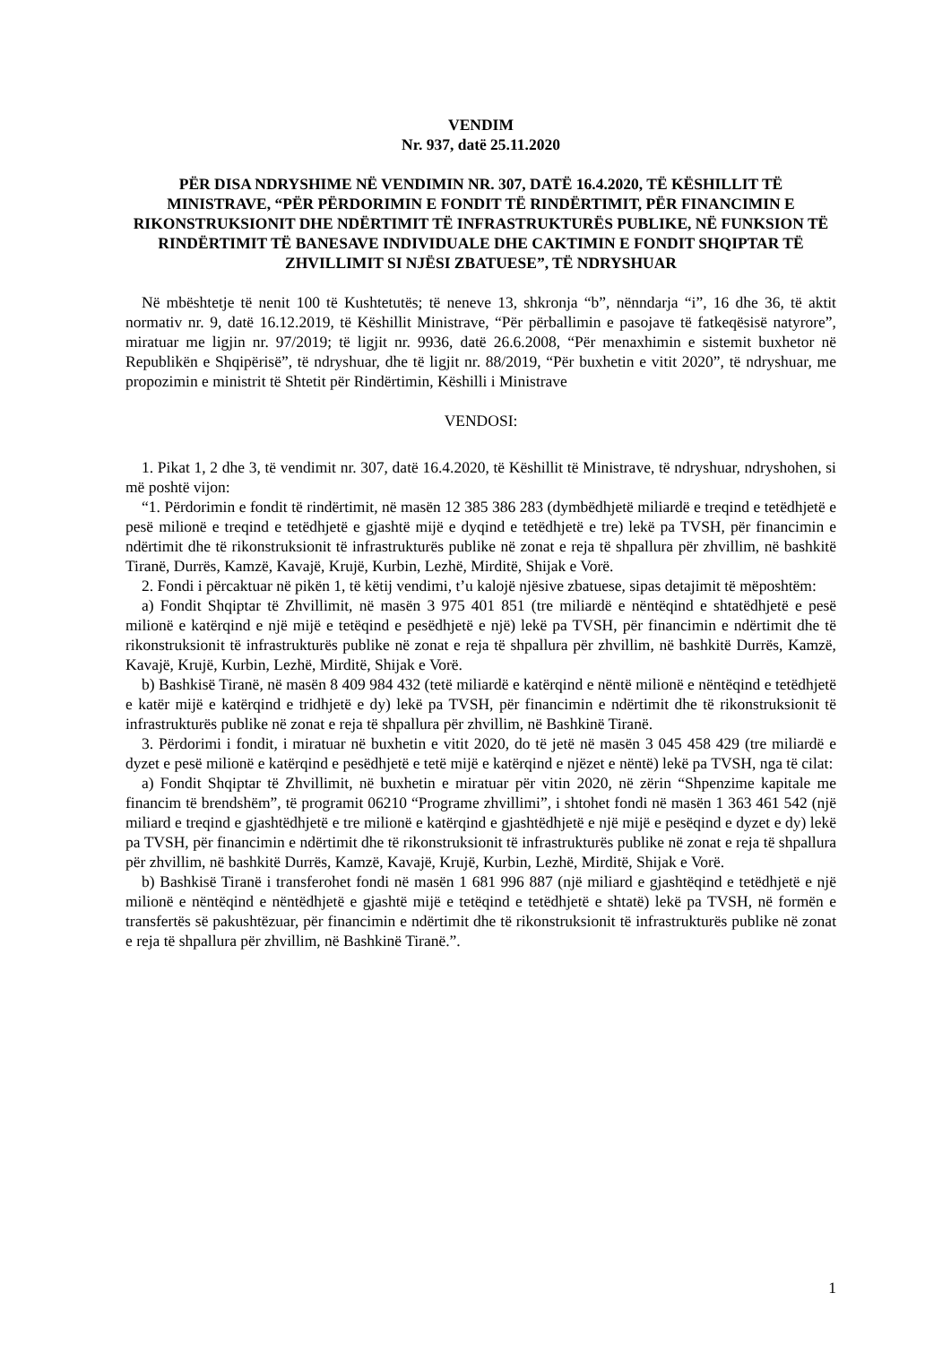VENDIM
Nr. 937, datë 25.11.2020
PËR DISA NDRYSHIME NË VENDIMIN NR. 307, DATË 16.4.2020, TË KËSHILLIT TË MINISTRAVE, “PËR PËRDORIMIN E FONDIT TË RINDËRTIMIT, PËR FINANCIMIN E RIKONSTRUKSIONIT DHE NDËRTIMIT TË INFRASTRUKTURËS PUBLIKE, NË FUNKSION TË RINDËRTIMIT TË BANESAVE INDIVIDUALE DHE CAKTIMIN E FONDIT SHQIPTAR TË ZHVILLIMIT SI NJËSI ZBATUESE”, TË NDRYSHUAR
Në mbështetje të nenit 100 të Kushtetutës; të neneve 13, shkronja “b”, nënndarja “i”, 16 dhe 36, të aktit normativ nr. 9, datë 16.12.2019, të Këshillit Ministrave, “Për përballimin e pasojave të fatkeqësisë natyrore”, miratuar me ligjin nr. 97/2019; të ligjit nr. 9936, datë 26.6.2008, “Për menaxhimin e sistemit buxhetor në Republikën e Shqipërisë”, të ndryshuar, dhe të ligjit nr. 88/2019, “Për buxhetin e vitit 2020”, të ndryshuar, me propozimin e ministrit të Shtetit për Rindërtimin, Këshilli i Ministrave
VENDOSI:
1. Pikat 1, 2 dhe 3, të vendimit nr. 307, datë 16.4.2020, të Këshillit të Ministrave, të ndryshuar, ndryshohen, si më poshtë vijon:
“1. Përdorimin e fondit të rindërtimit, në masën 12 385 386 283 (dymbëdhjetë miliardë e treqind e tetëdhjetë e pesë milionë e treqind e tetëdhjetë e gjashtë mijë e dyqind e tetëdhjetë e tre) lekë pa TVSH, për financimin e ndërtimit dhe të rikonstruksionit të infrastrukturës publike në zonat e reja të shpallura për zhvillim, në bashkitë Tiranë, Durrës, Kamzë, Kavajë, Krujë, Kurbin, Lezhë, Mirditë, Shijak e Vorë.
2. Fondi i përcaktuar në pikën 1, të këtij vendimi, t’u kalojë njësive zbatuese, sipas detajimit të mëposhtëm:
a) Fondit Shqiptar të Zhvillimit, në masën 3 975 401 851 (tre miliardë e nëntëqind e shtatëdhjetë e pesë milionë e katërqind e një mijë e tetëqind e pesëdhjetë e një) lekë pa TVSH, për financimin e ndërtimit dhe të rikonstruksionit të infrastrukturës publike në zonat e reja të shpallura për zhvillim, në bashkitë Durrës, Kamzë, Kavajë, Krujë, Kurbin, Lezhë, Mirditë, Shijak e Vorë.
b) Bashkisë Tiranë, në masën 8 409 984 432 (tetë miliardë e katërqind e nëntë milionë e nëntëqind e tetëdhjetë e katër mijë e katërqind e tridhjetë e dy) lekë pa TVSH, për financimin e ndërtimit dhe të rikonstruksionit të infrastrukturës publike në zonat e reja të shpallura për zhvillim, në Bashkinë Tiranë.
3. Përdorimi i fondit, i miratuar në buxhetin e vitit 2020, do të jetë në masën 3 045 458 429 (tre miliardë e dyzet e pesë milionë e katërqind e pesëdhjetë e tetë mijë e katërqind e njëzet e nëntë) lekë pa TVSH, nga të cilat:
a) Fondit Shqiptar të Zhvillimit, në buxhetin e miratuar për vitin 2020, në zërin “Shpenzime kapitale me financim të brendshëm”, të programit 06210 “Programe zhvillimi”, i shtohet fondi në masën 1 363 461 542 (një miliard e treqind e gjashtëdhjetë e tre milionë e katërqind e gjashtëdhjetë e një mijë e pesëqind e dyzet e dy) lekë pa TVSH, për financimin e ndërtimit dhe të rikonstruksionit të infrastrukturës publike në zonat e reja të shpallura për zhvillim, në bashkitë Durrës, Kamzë, Kavajë, Krujë, Kurbin, Lezhë, Mirditë, Shijak e Vorë.
b) Bashkisë Tiranë i transferohet fondi në masën 1 681 996 887 (një miliard e gjashtëqind e tetëdhjetë e një milionë e nëntëqind e nëntëdhjetë e gjashtë mijë e tetëqind e tetëdhjetë e shtatë) lekë pa TVSH, në formën e transfertës së pakushtëzuar, për financimin e ndërtimit dhe të rikonstruksionit të infrastrukturës publike në zonat e reja të shpallura për zhvillim, në Bashkinë Tiranë.”.
1